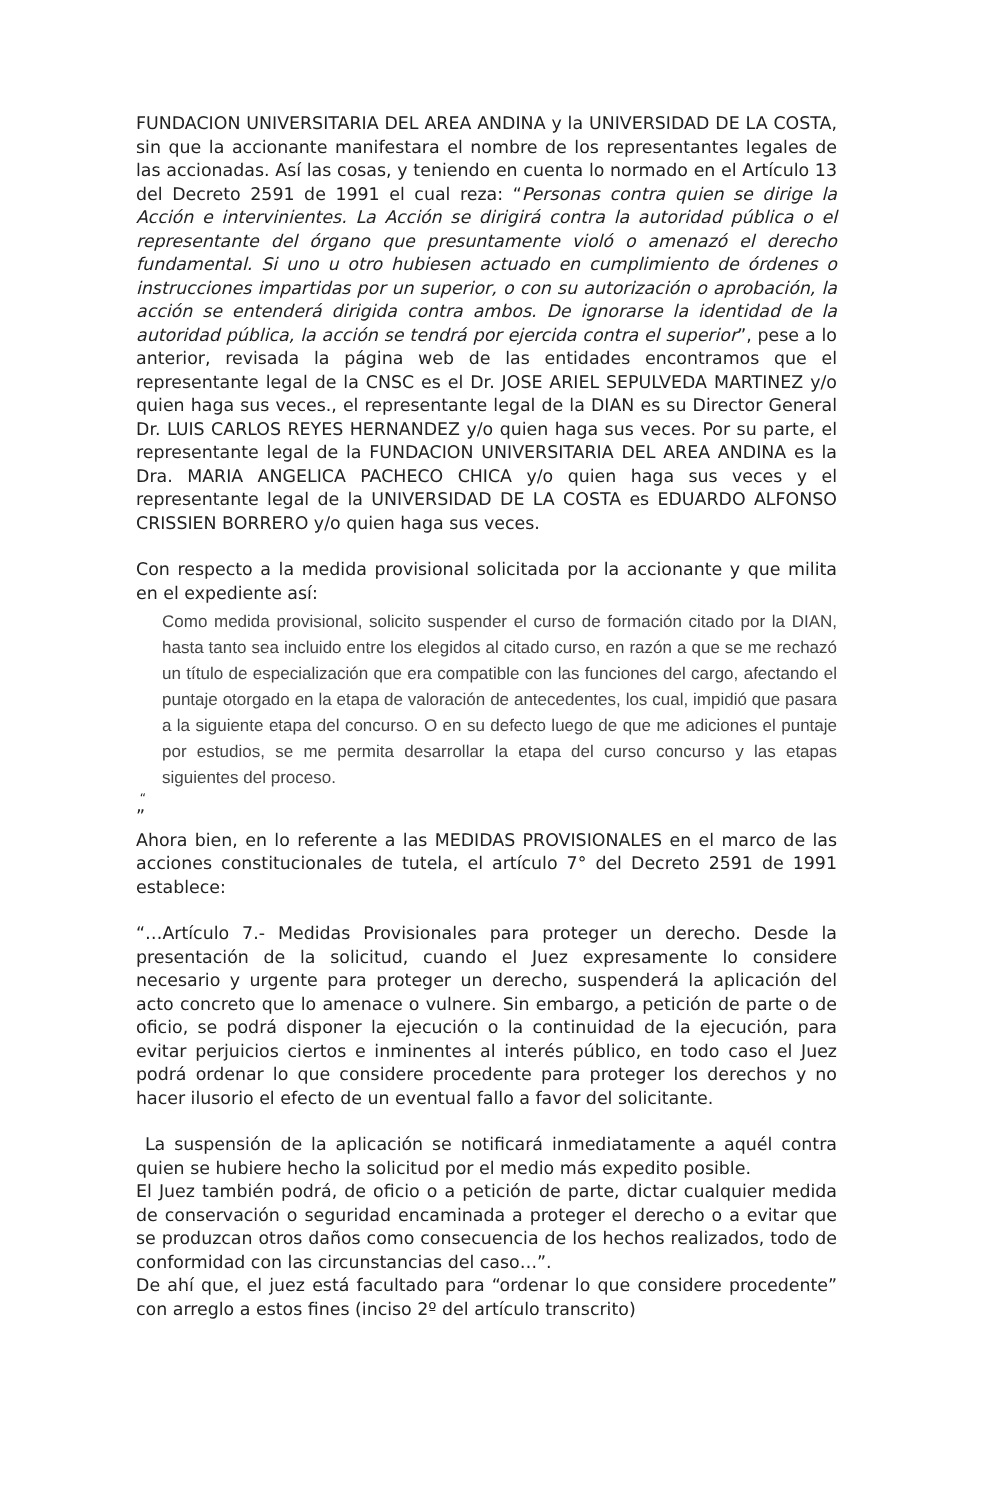FUNDACION UNIVERSITARIA DEL AREA ANDINA y la UNIVERSIDAD DE LA COSTA, sin que la accionante manifestara el nombre de los representantes legales de las accionadas. Así las cosas, y teniendo en cuenta lo normado en el Artículo 13 del Decreto 2591 de 1991 el cual reza: “Personas contra quien se dirige la Acción e intervinientes. La Acción se dirigirá contra la autoridad pública o el representante del órgano que presuntamente violó o amenazó el derecho fundamental. Si uno u otro hubiesen actuado en cumplimiento de órdenes o instrucciones impartidas por un superior, o con su autorización o aprobación, la acción se entenderá dirigida contra ambos. De ignorarse la identidad de la autoridad pública, la acción se tendrá por ejercida contra el superior”, pese a lo anterior, revisada la página web de las entidades encontramos que el representante legal de la CNSC es el Dr. JOSE ARIEL SEPULVEDA MARTINEZ y/o quien haga sus veces., el representante legal de la DIAN es su Director General Dr. LUIS CARLOS REYES HERNANDEZ y/o quien haga sus veces. Por su parte, el representante legal de la FUNDACION UNIVERSITARIA DEL AREA ANDINA es la Dra. MARIA ANGELICA PACHECO CHICA y/o quien haga sus veces y el representante legal de la UNIVERSIDAD DE LA COSTA es EDUARDO ALFONSO CRISSIEN BORRERO y/o quien haga sus veces.
Con respecto a la medida provisional solicitada por la accionante y que milita en el expediente así:
Como medida provisional, solicito suspender el curso de formación citado por la DIAN, hasta tanto sea incluido entre los elegidos al citado curso, en razón a que se me rechazó un título de especialización que era compatible con las funciones del cargo, afectando el puntaje otorgado en la etapa de valoración de antecedentes, los cual, impidió que pasara a la siguiente etapa del concurso. O en su defecto luego de que me adiciones el puntaje por estudios, se me permita desarrollar la etapa del curso concurso y las etapas siguientes del proceso.
“
”
Ahora bien, en lo referente a las MEDIDAS PROVISIONALES en el marco de las acciones constitucionales de tutela, el artículo 7° del Decreto 2591 de 1991 establece:
“…Artículo 7.- Medidas Provisionales para proteger un derecho. Desde la presentación de la solicitud, cuando el Juez expresamente lo considere necesario y urgente para proteger un derecho, suspenderá la aplicación del acto concreto que lo amenace o vulnere. Sin embargo, a petición de parte o de oficio, se podrá disponer la ejecución o la continuidad de la ejecución, para evitar perjuicios ciertos e inminentes al interés público, en todo caso el Juez podrá ordenar lo que considere procedente para proteger los derechos y no hacer ilusorio el efecto de un eventual fallo a favor del solicitante.
La suspensión de la aplicación se notificará inmediatamente a aquél contra quien se hubiere hecho la solicitud por el medio más expedito posible.
El Juez también podrá, de oficio o a petición de parte, dictar cualquier medida de conservación o seguridad encaminada a proteger el derecho o a evitar que se produzcan otros daños como consecuencia de los hechos realizados, todo de conformidad con las circunstancias del caso…”.
De ahí que, el juez está facultado para “ordenar lo que considere procedente” con arreglo a estos fines (inciso 2º del artículo transcrito)